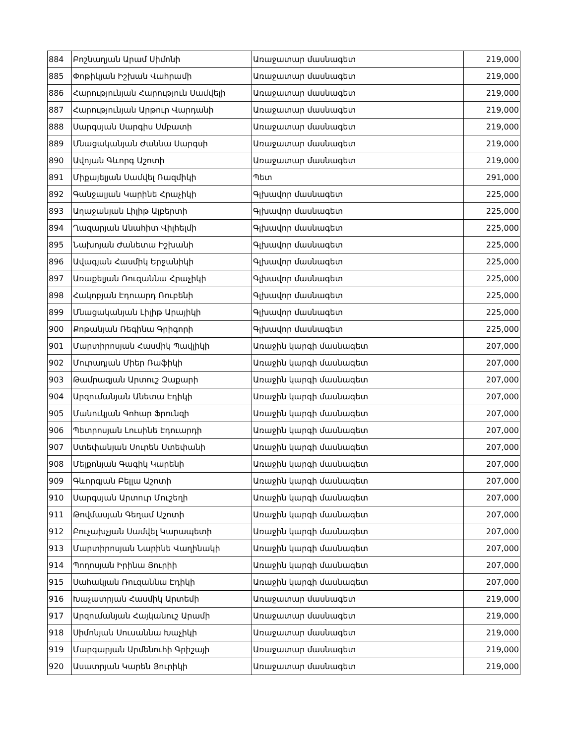| 884 | Բոշնաղյան Արամ Սիմոնի | Առաջատար մասնագետ | 219,000 |
| 885 | Փոթիկյան Իշխան Վահրամի | Առաջատար մասնագետ | 219,000 |
| 886 | Հարությունյան Հարություն Սամվելի | Առաջատար մասնագետ | 219,000 |
| 887 | Հարությունյան Արթուր Վարդանի | Առաջատար մասնագետ | 219,000 |
| 888 | Սարգսյան Սարգիս Սմբատի | Առաջատար մասնագետ | 219,000 |
| 889 | Մնացականյան Ժաննա Սարգսի | Առաջատար մասնագետ | 219,000 |
| 890 | Ավոյան Գևորգ Աշոտի | Առաջատար մասնագետ | 219,000 |
| 891 | Միքայելյան Սամվել Ռազմիկի | Պետ | 291,000 |
| 892 | Գանջալյան Կարինե Հրաչիկի | Գլխավոր մասնագետ | 225,000 |
| 893 | Աղաջանյան Լիլիթ Ալբերտի | Գլխավոր մասնագետ | 225,000 |
| 894 | Ղազարյան Անահիտ Վիլհելմի | Գլխավոր մասնագետ | 225,000 |
| 895 | Նախոյան Ժանետա Իշխանի | Գլխավոր մասնագետ | 225,000 |
| 896 | Ավագյան Հասմիկ Երջանիկի | Գլխավոր մասնագետ | 225,000 |
| 897 | Առաքելյան Ռուզաննա Հրաչիկի | Գլխավոր մասնագետ | 225,000 |
| 898 | Հակոբյան Էդուարդ Ռուբենի | Գլխավոր մասնագետ | 225,000 |
| 899 | Մնացականյան Լիլիթ Արայիկի | Գլխավոր մասնագետ | 225,000 |
| 900 | Քոթանյան Ռեգինա Գրիգորի | Գլխավոր մասնագետ | 225,000 |
| 901 | Մարտիրոսյան Հասմիկ Պավլիկի | Առաջին կարգի մասնագետ | 207,000 |
| 902 | Մուրադյան Միեր Ռաֆիկի | Առաջին կարգի մասնագետ | 207,000 |
| 903 | Թամրազյան Արտուշ Զաքարի | Առաջին կարգի մասնագետ | 207,000 |
| 904 | Արզումանյան Անետա Էդիկի | Առաջին կարգի մասնագետ | 207,000 |
| 905 | Մանուկյան Գոհար Ֆրունզի | Առաջին կարգի մասնագետ | 207,000 |
| 906 | Պետրոսյան Լուսինե Էդուարդի | Առաջին կարգի մասնագետ | 207,000 |
| 907 | Ստեփանյան Սուրեն Ստեփանի | Առաջին կարգի մասնագետ | 207,000 |
| 908 | Մելքոնյան Գագիկ Կարենի | Առաջին կարգի մասնագետ | 207,000 |
| 909 | Գևորգյան Բելլա Աշոտի | Առաջին կարգի մասնագետ | 207,000 |
| 910 | Սարգսյան Արտուր Մուշեղի | Առաջին կարգի մասնագետ | 207,000 |
| 911 | Թովմասյան Գեղամ Աշոտի | Առաջին կարգի մասնագետ | 207,000 |
| 912 | Բուչախչյան Սամվել Կարապետի | Առաջին կարգի մասնագետ | 207,000 |
| 913 | Մարտիրոսյան Նարինե Վաղինակի | Առաջին կարգի մասնագետ | 207,000 |
| 914 | Պողոսյան Իրինա Յուրիի | Առաջին կարգի մասնագետ | 207,000 |
| 915 | Սահակյան Ռուզաննա Էդիկի | Առաջին կարգի մասնագետ | 207,000 |
| 916 | Խաչատրյան Հասմիկ Արտեմի | Առաջատար մասնագետ | 219,000 |
| 917 | Արզումանյան Հայկանուշ Արամի | Առաջատար մասնագետ | 219,000 |
| 918 | Սիմոնյան Սուսաննա Խաչիկի | Առաջատար մասնագետ | 219,000 |
| 919 | Մարգարյան Արմենուհի Գրիշայի | Առաջատար մասնագետ | 219,000 |
| 920 | Ասատրյան Կարեն Յուրիկի | Առաջատար մասնագետ | 219,000 |